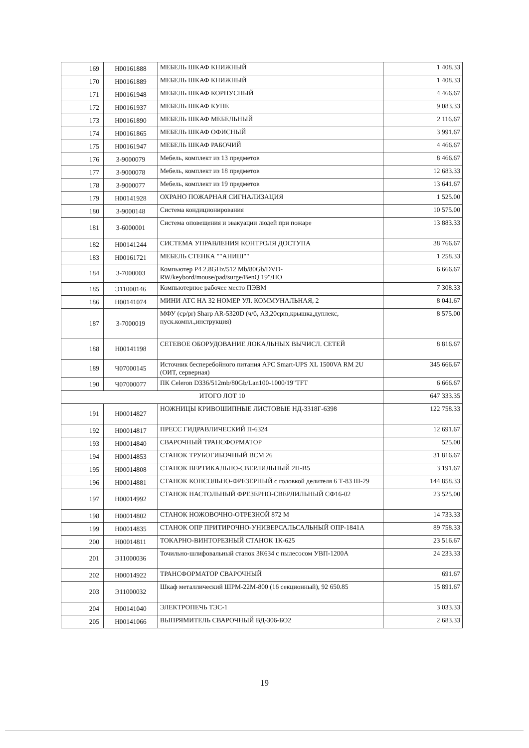| 169 | Н00161888 | МЕБЕЛЬ ШКАФ КНИЖНЫЙ | 1 408.33 |
| 170 | Н00161889 | МЕБЕЛЬ ШКАФ КНИЖНЫЙ | 1 408.33 |
| 171 | Н00161948 | МЕБЕЛЬ ШКАФ КОРПУСНЫЙ | 4 466.67 |
| 172 | Н00161937 | МЕБЕЛЬ ШКАФ КУПЕ | 9 083.33 |
| 173 | Н00161890 | МЕБЕЛЬ ШКАФ МЕБЕЛЬНЫЙ | 2 116.67 |
| 174 | Н00161865 | МЕБЕЛЬ ШКАФ ОФИСНЫЙ | 3 991.67 |
| 175 | Н00161947 | МЕБЕЛЬ ШКАФ РАБОЧИЙ | 4 466.67 |
| 176 | 3-9000079 | Мебель, комплект из 13 предметов | 8 466.67 |
| 177 | 3-9000078 | Мебель, комплект из 18 предметов | 12 683.33 |
| 178 | 3-9000077 | Мебель, комплект из 19 предметов | 13 641.67 |
| 179 | Н00141928 | ОХРАНО ПОЖАРНАЯ СИГНАЛИЗАЦИЯ | 1 525.00 |
| 180 | 3-9000148 | Система кондиционирования | 10 575.00 |
| 181 | 3-6000001 | Система оповещения и эвакуации людей при пожаре | 13 883.33 |
| 182 | Н00141244 | СИСТЕМА УПРАВЛЕНИЯ КОНТРОЛЯ ДОСТУПА | 38 766.67 |
| 183 | Н00161721 | МЕБЕЛЬ СТЕНКА ""АНИШ"" | 1 258.33 |
| 184 | 3-7000003 | Компьютер P4 2.8GHz/512 Mb/80Gb/DVD-RW/keybord/mouse/pad/surge/BenQ 19"/ПО | 6 666.67 |
| 185 | Э11000146 | Компьютерное рабочее место ПЭВМ | 7 308.33 |
| 186 | Н00141074 | МИНИ АТС НА 32 НОМЕР УЛ. КОММУНАЛЬНАЯ, 2 | 8 041.67 |
| 187 | 3-7000019 | МФУ (cp/pr) Sharp AR-5320D (ч/б, А3,20cpm,крышка,дуплекс, пуск.компл.,инструкция) | 8 575.00 |
| 188 | Н00141198 | СЕТЕВОЕ ОБОРУДОВАНИЕ ЛОКАЛЬНЫХ ВЫЧИСЛ. СЕТЕЙ | 8 816.67 |
| 189 | Ч07000145 | Источник бесперебойного питания APC Smart-UPS XL 1500VA RM 2U (ОИТ, серверная) | 345 666.67 |
| 190 | Ч07000077 | ПК Celeron D336/512mb/80Gb/Lan100-1000/19"TFT | 6 666.67 |
| ИТОГО ЛОТ 10 | | | 647 333.35 |
| 191 | Н00014827 | НОЖНИЦЫ КРИВОШИПНЫЕ ЛИСТОВЫЕ НД-3318Г-6398 | 122 758.33 |
| 192 | Н00014817 | ПРЕСС ГИДРАВЛИЧЕСКИЙ П-6324 | 12 691.67 |
| 193 | Н00014840 | СВАРОЧНЫЙ ТРАНСФОРМАТОР | 525.00 |
| 194 | Н00014853 | СТАНОК ТРУБОГИБОЧНЫЙ ВСМ 26 | 31 816.67 |
| 195 | Н00014808 | СТАНОК ВЕРТИКАЛЬНО-СВЕРЛИЛЬНЫЙ 2Н-В5 | 3 191.67 |
| 196 | Н00014881 | СТАНОК КОНСОЛЬНО-ФРЕЗЕРНЫЙ с головкой делителя 6 Т-83 Ш-29 | 144 858.33 |
| 197 | Н00014992 | СТАНОК НАСТОЛЬНЫЙ ФРЕЗЕРНО-СВЕРЛИЛЬНЫЙ СФ16-02 | 23 525.00 |
| 198 | Н00014802 | СТАНОК НОЖОВОЧНО-ОТРЕЗНОЙ 872 М | 14 733.33 |
| 199 | Н00014835 | СТАНОК ОПР ПРИТИРОЧНО-УНИВЕРСАЛЬСАЛЬНЫЙ ОПР-1841А | 89 758.33 |
| 200 | Н00014811 | ТОКАРНО-ВИНТОРЕЗНЫЙ СТАНОК 1К-625 | 23 516.67 |
| 201 | Э11000036 | Точильно-шлифовальный станок 3К634 с пылесосом УВП-1200А | 24 233.33 |
| 202 | Н00014922 | ТРАНСФОРМАТОР СВАРОЧНЫЙ | 691.67 |
| 203 | Э11000032 | Шкаф металлический ШРМ-22М-800 (16 секционный), 92 650.85 | 15 891.67 |
| 204 | Н00141040 | ЭЛЕКТРОПЕЧЬ ТЭС-1 | 3 033.33 |
| 205 | Н00141066 | ВЫПРЯМИТЕЛЬ СВАРОЧНЫЙ ВД-306-БО2 | 2 683.33 |
19